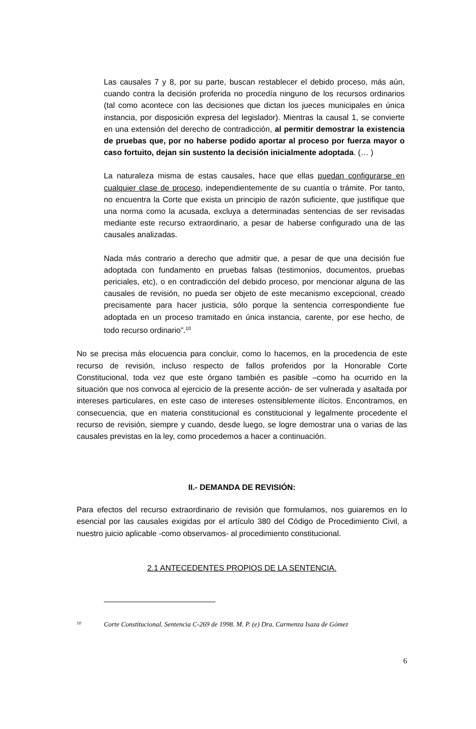Las causales 7 y 8, por su parte, buscan restablecer el debido proceso, más aún, cuando contra la decisión proferida no procedía ninguno de los recursos ordinarios (tal como acontece con las decisiones que dictan los jueces municipales en única instancia, por disposición expresa del legislador). Mientras la causal 1, se convierte en una extensión del derecho de contradicción, al permitir demostrar la existencia de pruebas que, por no haberse podido aportar al proceso por fuerza mayor o caso fortuito, dejan sin sustento la decisión inicialmente adoptada. (… )
La naturaleza misma de estas causales, hace que ellas puedan configurarse en cualquier clase de proceso, independientemente de su cuantía o trámite. Por tanto, no encuentra la Corte que exista un principio de razón suficiente, que justifique que una norma como la acusada, excluya a determinadas sentencias de ser revisadas mediante este recurso extraordinario, a pesar de haberse configurado una de las causales analizadas.
Nada más contrario a derecho que admitir que, a pesar de que una decisión fue adoptada con fundamento en pruebas falsas (testimonios, documentos, pruebas periciales, etc), o en contradicción del debido proceso, por mencionar alguna de las causales de revisión, no pueda ser objeto de este mecanismo excepcional, creado precisamente para hacer justicia, sólo porque la sentencia correspondiente fue adoptada en un proceso tramitado en única instancia, carente, por ese hecho, de todo recurso ordinario”.<sup>10</sup>
No se precisa más elocuencia para concluir, como lo hacemos, en la procedencia de este recurso de revisión, incluso respecto de fallos proferidos por la Honorable Corte Constitucional, toda vez que este órgano también es pasible –como ha ocurrido en la situación que nos convoca al ejercicio de la presente acción- de ser vulnerada y asaltada por intereses particulares, en este caso de intereses ostensiblemente ilícitos. Encontramos, en consecuencia, que en materia constitucional es constitucional y legalmente procedente el recurso de revisión, siempre y cuando, desde luego, se logre demostrar una o varias de las causales previstas en la ley, como procedemos a hacer a continuación.
II.- DEMANDA DE REVISIÓN:
Para efectos del recurso extraordinario de revisión que formulamos, nos guiaremos en lo esencial por las causales exigidas por el artículo 380 del Código de Procedimiento Civil, a nuestro juicio aplicable -como observamos- al procedimiento constitucional.
2.1 ANTECEDENTES PROPIOS DE LA SENTENCIA.
<sup>10</sup> Corte Constitucional. Sentencia C-269 de 1998. M. P. (e) Dra. Carmenza Isaza de Gómez
6